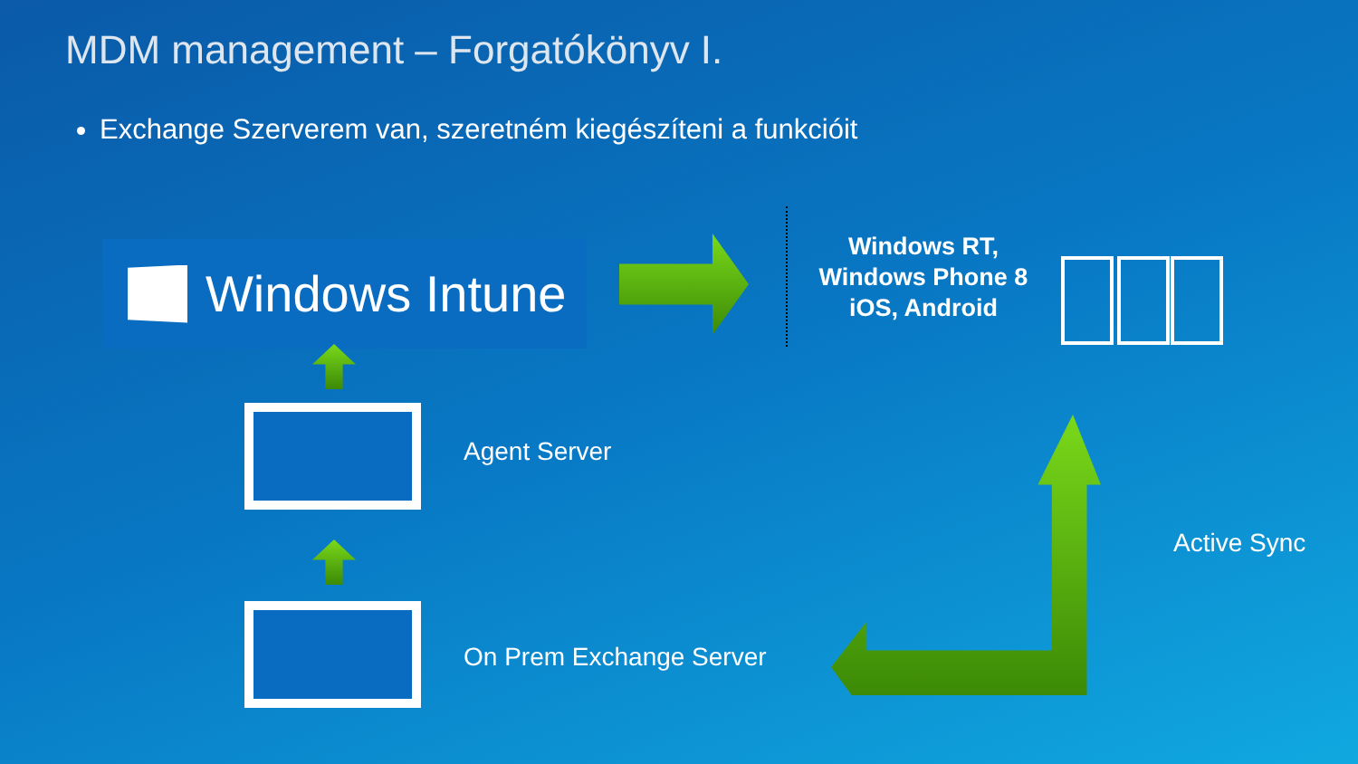MDM management – Forgatókönyv I.
Exchange Szerverem van, szeretném kiegészíteni a funkcióit
Windows Intune
Windows RT,
Windows Phone 8
iOS, Android
Agent Server
On Prem Exchange Server
Active Sync